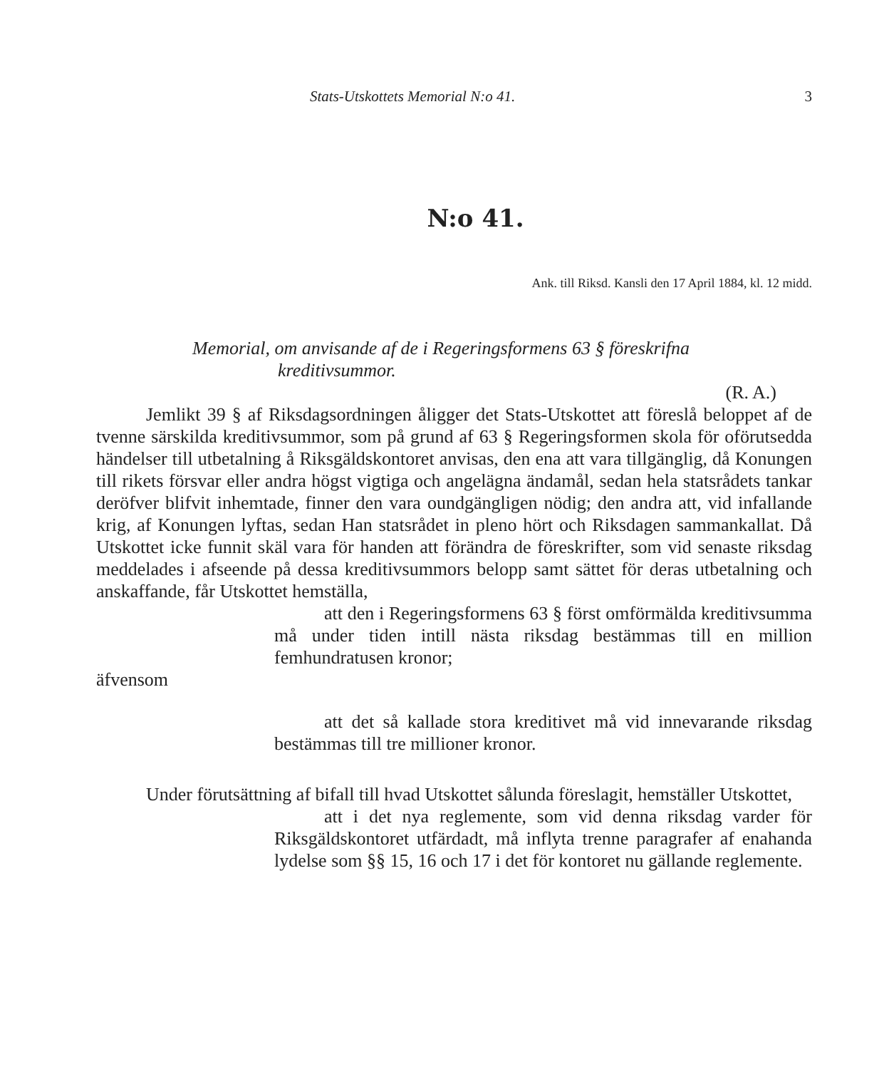Stats-Utskottets Memorial N:o 41. 3
N:o 41.
Ank. till Riksd. Kansli den 17 April 1884, kl. 12 midd.
Memorial, om anvisande af de i Regeringsformens 63 § föreskrifna
kreditivsummor.
(R. A.)
Jemlikt 39 § af Riksdagsordningen åligger det Stats-Utskottet att föreslå beloppet af de tvenne särskilda kreditivsummor, som på grund af 63 § Regeringsformen skola för oförutsedda händelser till utbetalning å Riksgäldskontoret anvisas, den ena att vara tillgänglig, då Konungen till rikets försvar eller andra högst vigtiga och angelägna ändamål, sedan hela statsrådets tankar deröfver blifvit inhemtade, finner den vara oundgängligen nödig; den andra att, vid infallande krig, af Konungen lyftas, sedan Han statsrådet in pleno hört och Riksdagen sammankallat. Då Utskottet icke funnit skäl vara för handen att förändra de föreskrifter, som vid senaste riksdag meddelades i afseende på dessa kreditivsummors belopp samt sättet för deras utbetalning och anskaffande, får Utskottet hemställa,
att den i Regeringsformens 63 § först omförmälda kreditivsumma må under tiden intill nästa riksdag bestämmas till en million femhundratusen kronor;
äfvensom
att det så kallade stora kreditivet må vid innevarande riksdag bestämmas till tre millioner kronor.
Under förutsättning af bifall till hvad Utskottet sålunda föreslagit, hemställer Utskottet,
att i det nya reglemente, som vid denna riksdag varder för Riksgäldskontoret utfärdadt, må inflyta trenne paragrafer af enahanda lydelse som §§ 15, 16 och 17 i det för kontoret nu gällande reglemente.